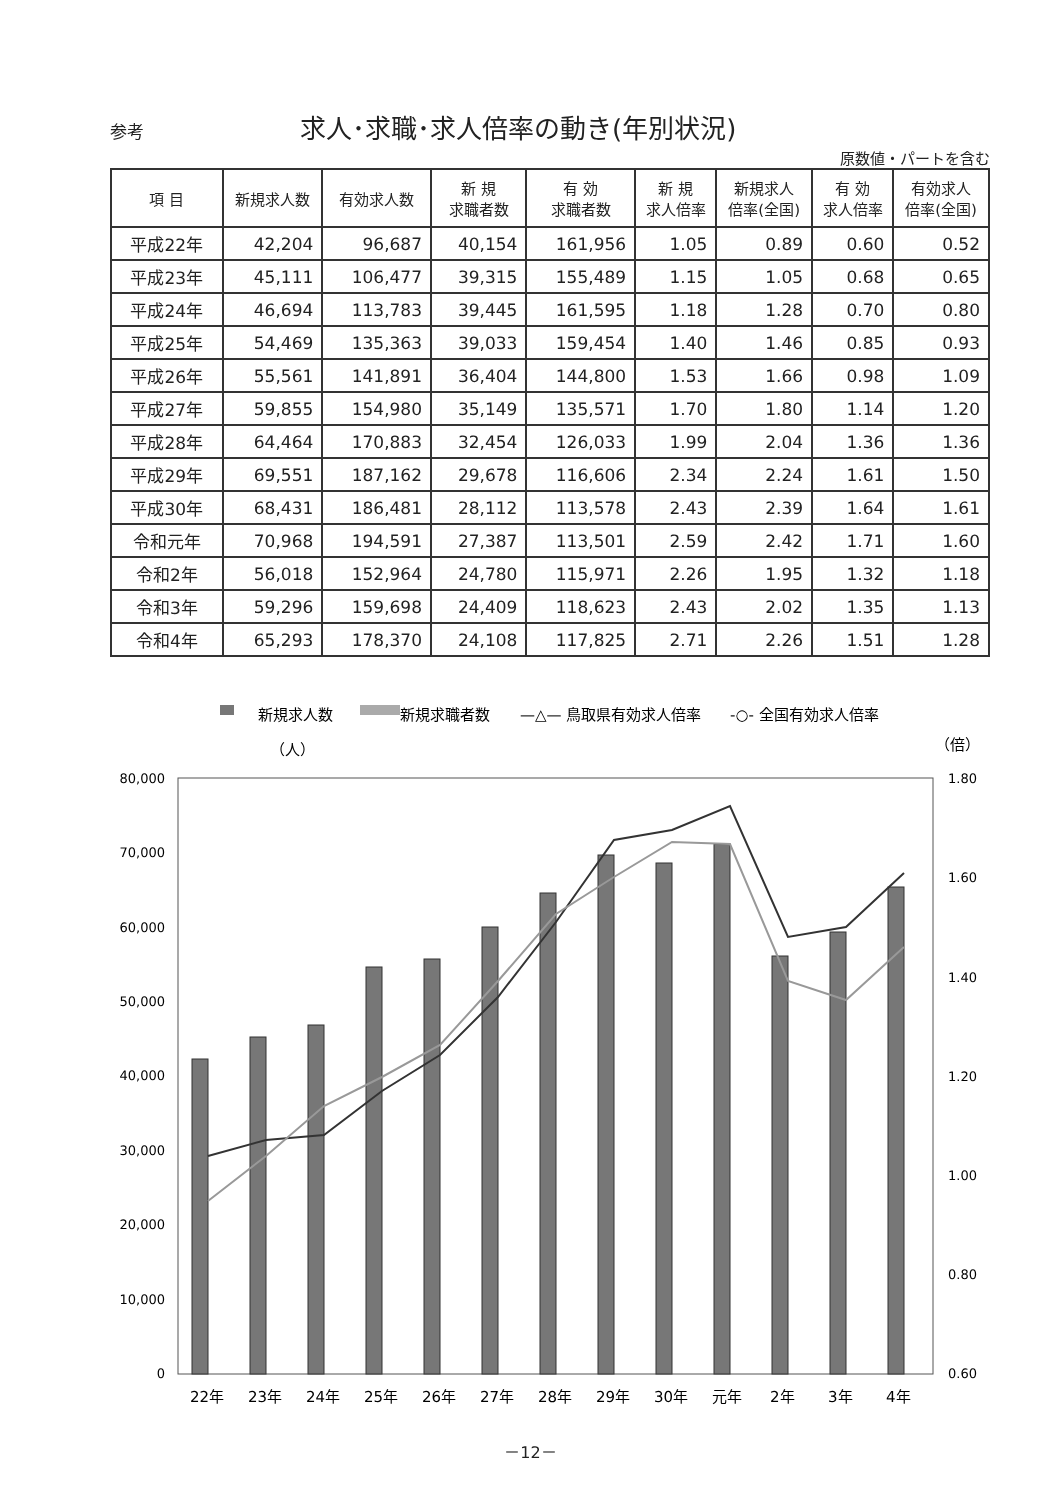参考 求人･求職･求人倍率の動き(年別状況)
原数値・パートを含む
| 項 目 | 新規求人数 | 有効求人数 | 新 規 求職者数 | 有 効 求職者数 | 新 規 求人倍率 | 新規求人 倍率(全国) | 有 効 求人倍率 | 有効求人 倍率(全国) |
| --- | --- | --- | --- | --- | --- | --- | --- | --- |
| 平成22年 | 42,204 | 96,687 | 40,154 | 161,956 | 1.05 | 0.89 | 0.60 | 0.52 |
| 平成23年 | 45,111 | 106,477 | 39,315 | 155,489 | 1.15 | 1.05 | 0.68 | 0.65 |
| 平成24年 | 46,694 | 113,783 | 39,445 | 161,595 | 1.18 | 1.28 | 0.70 | 0.80 |
| 平成25年 | 54,469 | 135,363 | 39,033 | 159,454 | 1.40 | 1.46 | 0.85 | 0.93 |
| 平成26年 | 55,561 | 141,891 | 36,404 | 144,800 | 1.53 | 1.66 | 0.98 | 1.09 |
| 平成27年 | 59,855 | 154,980 | 35,149 | 135,571 | 1.70 | 1.80 | 1.14 | 1.20 |
| 平成28年 | 64,464 | 170,883 | 32,454 | 126,033 | 1.99 | 2.04 | 1.36 | 1.36 |
| 平成29年 | 69,551 | 187,162 | 29,678 | 116,606 | 2.34 | 2.24 | 1.61 | 1.50 |
| 平成30年 | 68,431 | 186,481 | 28,112 | 113,578 | 2.43 | 2.39 | 1.64 | 1.61 |
| 令和元年 | 70,968 | 194,591 | 27,387 | 113,501 | 2.59 | 2.42 | 1.71 | 1.60 |
| 令和2年 | 56,018 | 152,964 | 24,780 | 115,971 | 2.26 | 1.95 | 1.32 | 1.18 |
| 令和3年 | 59,296 | 159,698 | 24,409 | 118,623 | 2.43 | 2.02 | 1.35 | 1.13 |
| 令和4年 | 65,293 | 178,370 | 24,108 | 117,825 | 2.71 | 2.26 | 1.51 | 1.28 |
新規求人数
新規求職者数
—△— 鳥取県有効求人倍率
-○- 全国有効求人倍率
（人）
（倍）
80,000
70,000
60,000
50,000
40,000
30,000
20,000
10,000
0
1.80
1.60
1.40
1.20
1.00
0.80
0.60
22年
23年
24年
25年
26年
27年
28年
29年
30年
元年
2年
3年
4年
－12－